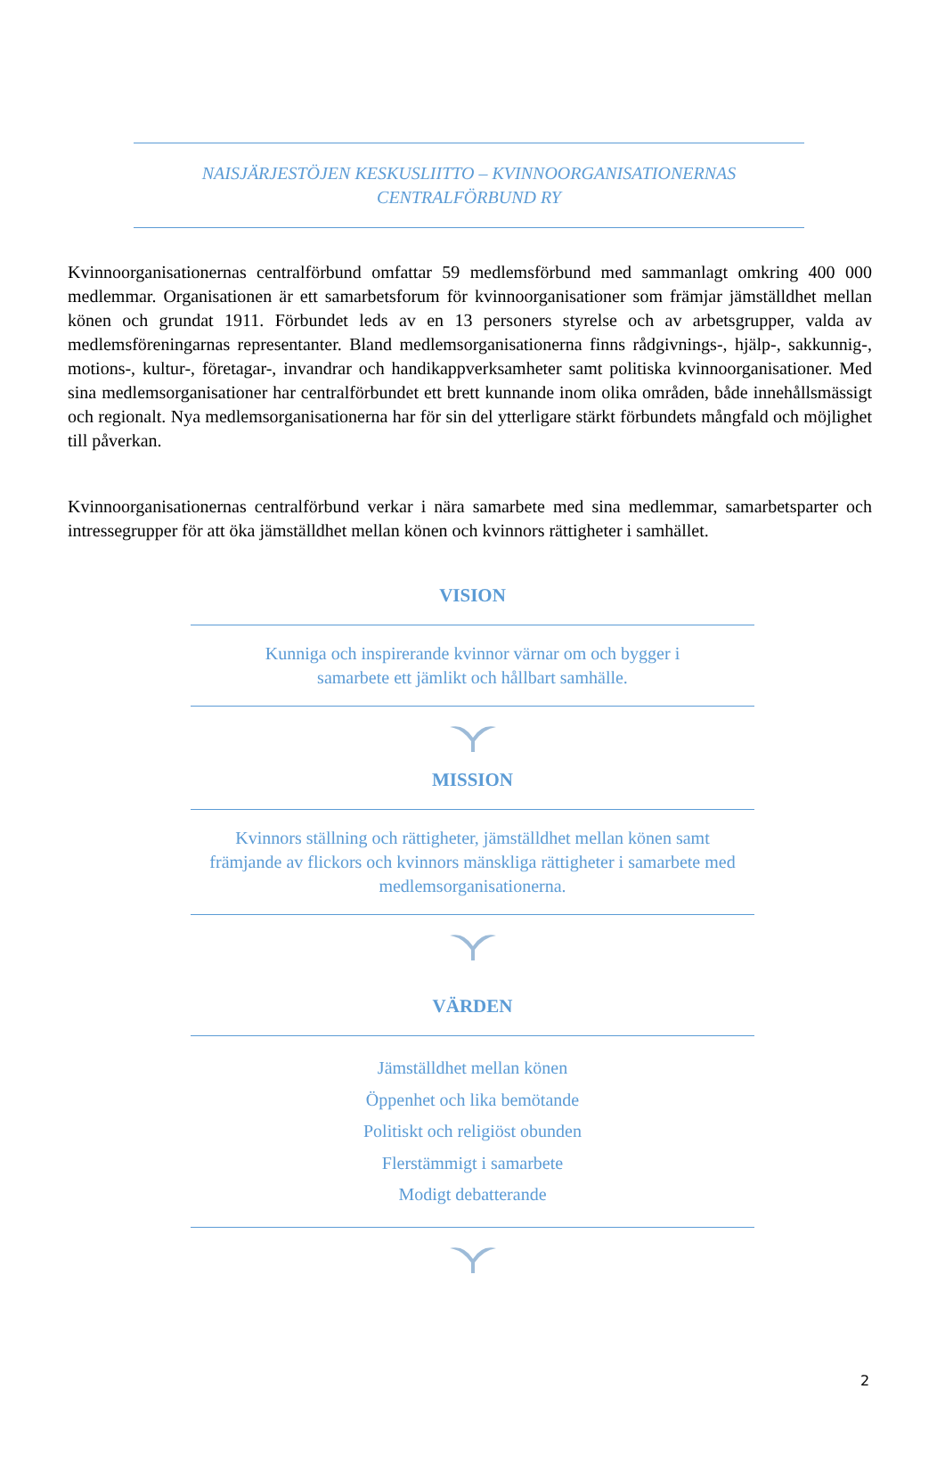NAISJÄRJESTÖJEN KESKUSLIITTO – KVINNOORGANISATIONERNAS
CENTRALFÖRBUND RY
Kvinnoorganisationernas centralförbund omfattar 59 medlemsförbund med sammanlagt omkring 400 000 medlemmar. Organisationen är ett samarbetsforum för kvinnoorganisationer som främjar jämställdhet mellan könen och grundat 1911. Förbundet leds av en 13 personers styrelse och av arbetsgrupper, valda av medlemsföreningarnas representanter. Bland medlemsorganisationerna finns rådgivnings-, hjälp-, sakkunnig-, motions-, kultur-, företagar-, invandrar och handikappverksamheter samt politiska kvinnoorganisationer. Med sina medlemsorganisationer har centralförbundet ett brett kunnande inom olika områden, både innehållsmässigt och regionalt. Nya medlemsorganisationerna har för sin del ytterligare stärkt förbundets mångfald och möjlighet till påverkan.
Kvinnoorganisationernas centralförbund verkar i nära samarbete med sina medlemmar, samarbetsparter och intressegrupper för att öka jämställdhet mellan könen och kvinnors rättigheter i samhället.
VISION
Kunniga och inspirerande kvinnor värnar om och bygger i
samarbete ett jämlikt och hållbart samhälle.
MISSION
Kvinnors ställning och rättigheter, jämställdhet mellan könen samt främjande av flickors och kvinnors mänskliga rättigheter i samarbete med medlemsorganisationerna.
VÄRDEN
Jämställdhet mellan könen
Öppenhet och lika bemötande
Politiskt och religiöst obunden
Flerstämmigt i samarbete
Modigt debatterande
2